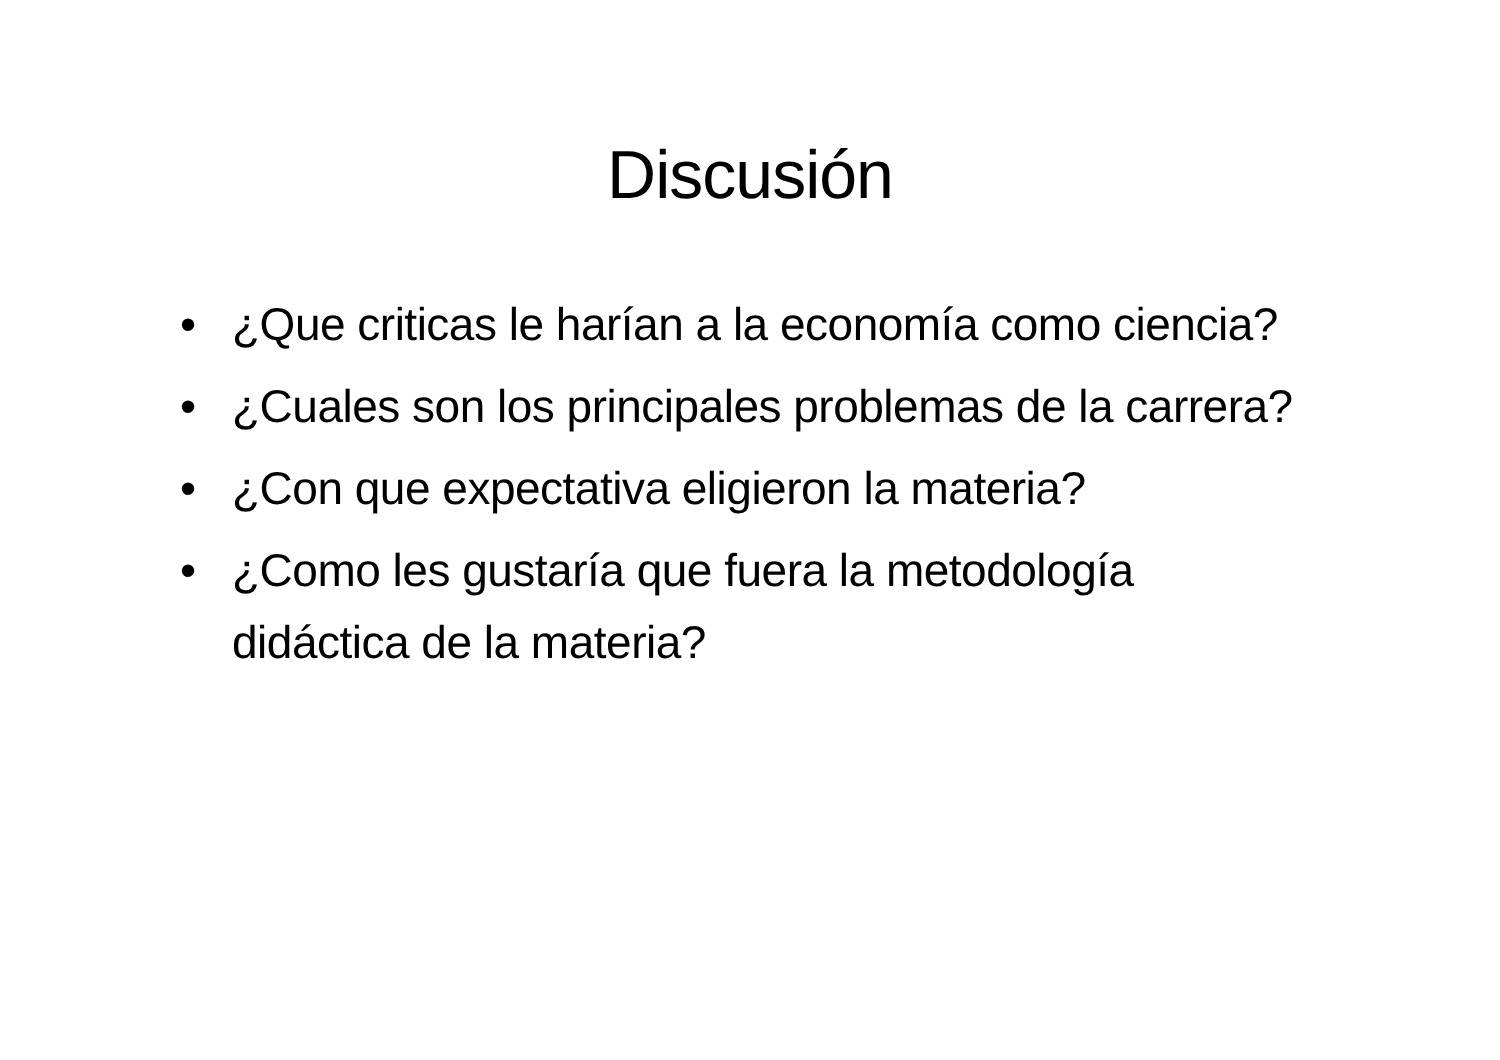Discusión
• ¿Que criticas le harían a la economía como ciencia?
• ¿Cuales son los principales problemas de la carrera?
• ¿Con que expectativa eligieron la materia?
• ¿Como les gustaría que fuera la metodología didáctica de la materia?